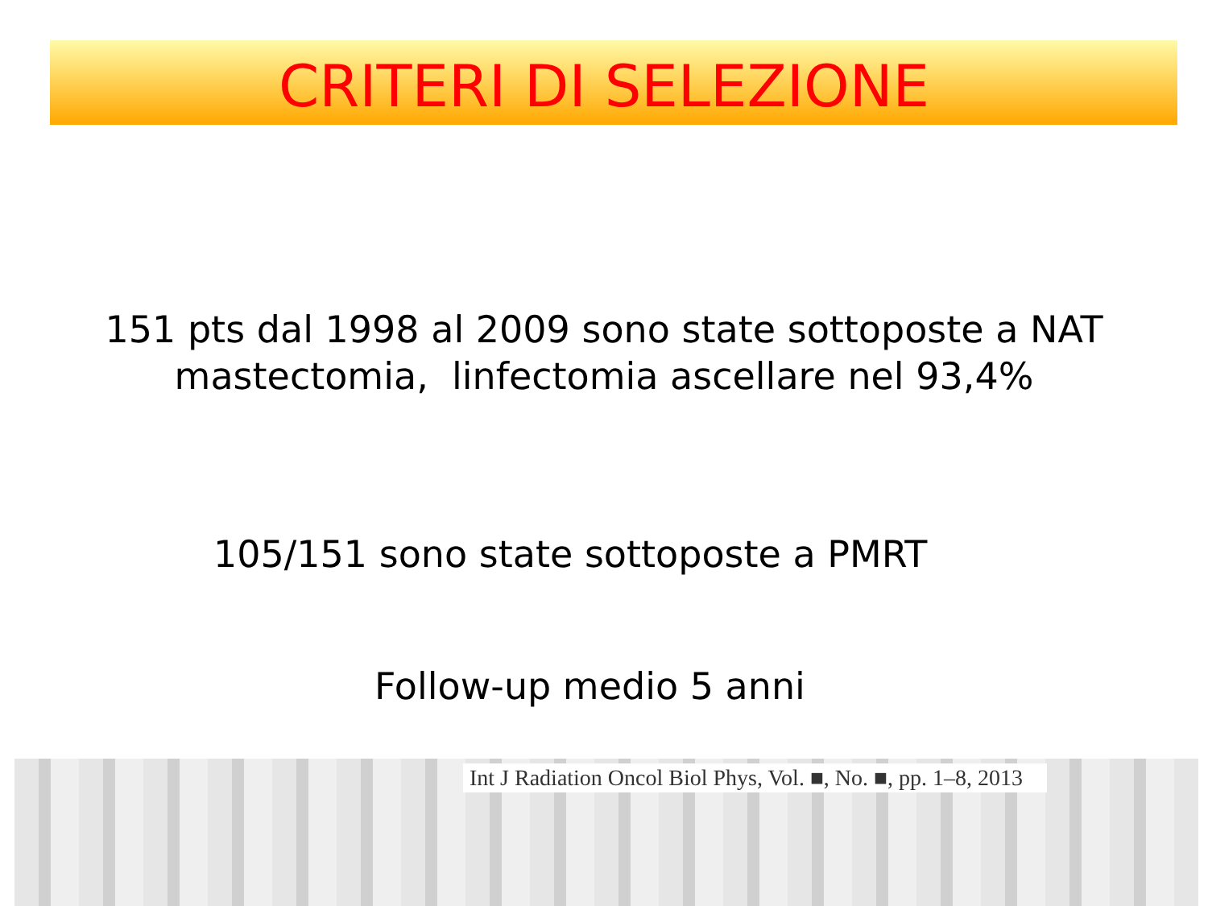CRITERI DI SELEZIONE
151 pts dal 1998 al 2009 sono state sottoposte a NAT
mastectomia, linfectomia ascellare nel 93,4%
105/151 sono state sottoposte a PMRT
Follow-up medio 5 anni
Int J Radiation Oncol Biol Phys, Vol. ■, No. ■, pp. 1–8, 2013